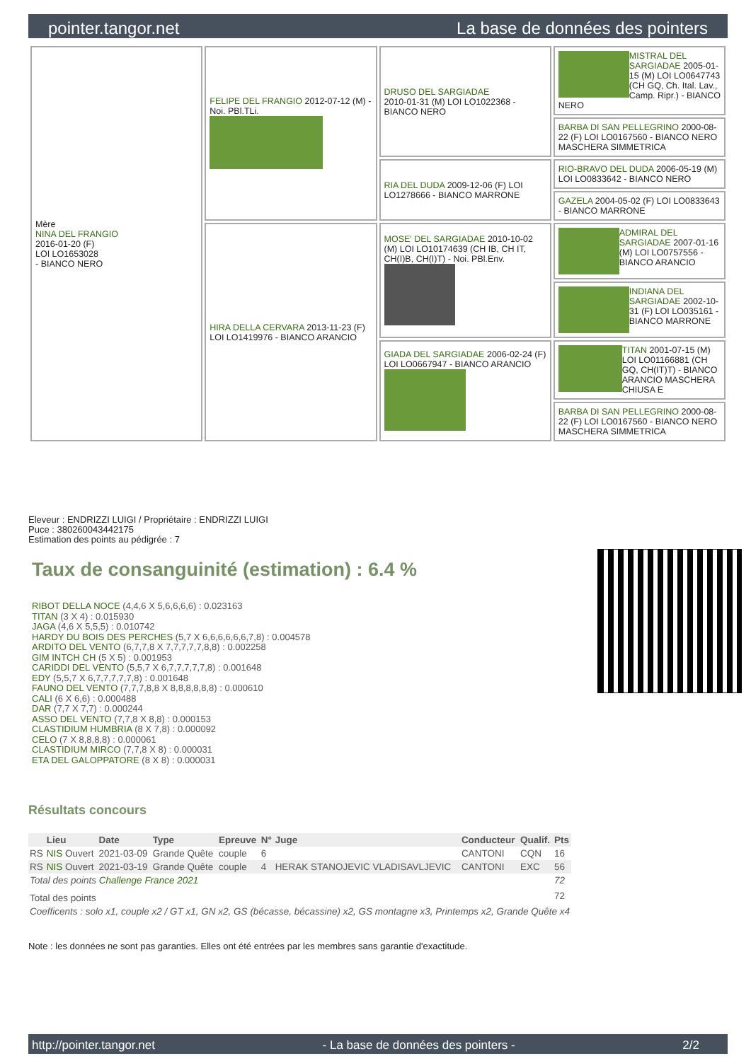pointer.tangor.net La base de données des pointers
| Mère NINA DEL FRANGIO 2016-01-20 (F) LOI LO1653028 - BIANCO NERO | FELIPE DEL FRANGIO 2012-07-12 (M) - Noi. PBl.TLi. | DRUSO DEL SARGIADAE 2010-01-31 (M) LOI LO1022368 - BIANCO NERO | MISTRAL DEL SARGIADAE 2005-01-15 (M) LOI LO0647743 (CH GQ, Ch. Ital. Lav., Camp. Ripr.) - BIANCO NERO |
| | | | BARBA DI SAN PELLEGRINO 2000-08-22 (F) LOI LO0167560 - BIANCO NERO MASCHERA SIMMETRICA |
| | | RIA DEL DUDA 2009-12-06 (F) LOI LO1278666 - BIANCO MARRONE | RIO-BRAVO DEL DUDA 2006-05-19 (M) LOI LO0833642 - BIANCO NERO |
| | | | GAZELA 2004-05-02 (F) LOI LO0833643 - BIANCO MARRONE |
| | HIRA DELLA CERVARA 2013-11-23 (F) LOI LO1419976 - BIANCO ARANCIO | MOSE' DEL SARGIADAE 2010-10-02 (M) LOI LO10174639 (CH IB, CH IT, CH(I)B, CH(I)T) - Noi. PBl.Env. | ADMIRAL DEL SARGIADAE 2007-01-16 (M) LOI LO0757556 - BIANCO ARANCIO |
| | | | INDIANA DEL SARGIADAE 2002-10-31 (F) LOI LO035161 - BIANCO MARRONE |
| | | GIADA DEL SARGIADAE 2006-02-24 (F) LOI LO0667947 - BIANCO ARANCIO | TITAN 2001-07-15 (M) LOI LO01166881 (CH GQ, CH(IT)T) - BIANCO ARANCIO MASCHERA CHIUSA E |
| | | | BARBA DI SAN PELLEGRINO 2000-08-22 (F) LOI LO0167560 - BIANCO NERO MASCHERA SIMMETRICA |
Eleveur : ENDRIZZI LUIGI / Propriétaire : ENDRIZZI LUIGI
Puce : 380260043442175
Estimation des points au pédigrée : 7
Taux de consanguinité (estimation) : 6.4 %
RIBOT DELLA NOCE (4,4,6 X 5,6,6,6,6) : 0.023163
TITAN (3 X 4) : 0.015930
JAGA (4,6 X 5,5,5) : 0.010742
HARDY DU BOIS DES PERCHES (5,7 X 6,6,6,6,6,6,7,8) : 0.004578
ARDITO DEL VENTO (6,7,7,8 X 7,7,7,7,7,8,8) : 0.002258
GIM INTCH CH (5 X 5) : 0.001953
CARIDDI DEL VENTO (5,5,7 X 6,7,7,7,7,7,8) : 0.001648
EDY (5,5,7 X 6,7,7,7,7,7,8) : 0.001648
FAUNO DEL VENTO (7,7,7,8,8 X 8,8,8,8,8,8) : 0.000610
CALI (6 X 6,6) : 0.000488
DAR (7,7 X 7,7) : 0.000244
ASSO DEL VENTO (7,7,8 X 8,8) : 0.000153
CLASTIDIUM HUMBRIA (8 X 7,8) : 0.000092
CELO (7 X 8,8,8,8) : 0.000061
CLASTIDIUM MIRCO (7,7,8 X 8) : 0.000031
ETA DEL GALOPPATORE (8 X 8) : 0.000031
Résultats concours
| | Lieu | Date | Type | Epreuve | N° | Juge | Conducteur | Qualif. | Pts |
| --- | --- | --- | --- | --- | --- | --- | --- | --- | --- |
| RS | NIS Ouvert | 2021-03-09 | Grande Quête | couple | 6 | | CANTONI | CQN | 16 |
| RS | NIS Ouvert | 2021-03-19 | Grande Quête | couple | 4 | HERAK STANOJEVIC VLADISAVLJEVIC | CANTONI | EXC | 56 |
| Total des points Challenge France 2021 | | | | | | | | | 72 |
| Total des points | | | | | | | | | 72 |
| Coefficents : solo x1, couple x2 / GT x1, GN x2, GS (bécasse, bécassine) x2, GS montagne x3, Printemps x2, Grande Quête x4 | | | | | | | | | |
Note : les données ne sont pas garanties. Elles ont été entrées par les membres sans garantie d'exactitude.
http://pointer.tangor.net - La base de données des pointers - 2/2